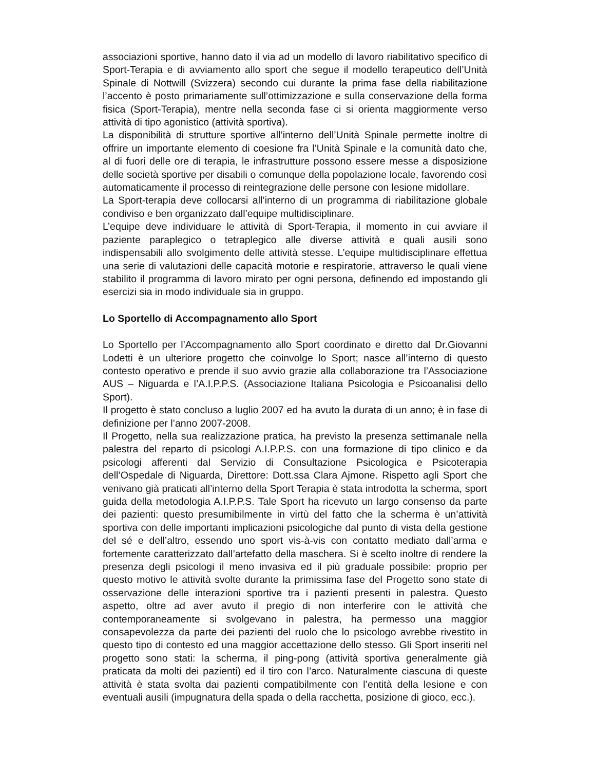associazioni sportive, hanno dato il via ad un modello di lavoro riabilitativo specifico di Sport-Terapia e di avviamento allo sport che segue il modello terapeutico dell’Unità Spinale di Nottwill (Svizzera) secondo cui durante la prima fase della riabilitazione l’accento è posto primariamente sull’ottimizzazione e sulla conservazione della forma fisica (Sport-Terapia), mentre nella seconda fase ci si orienta maggiormente verso attività di tipo agonistico (attività sportiva).
La disponibilità di strutture sportive all’interno dell’Unità Spinale permette inoltre di offrire un importante elemento di coesione fra l’Unità Spinale e la comunità dato che, al di fuori delle ore di terapia, le infrastrutture possono essere messe a disposizione delle società sportive per disabili o comunque della popolazione locale, favorendo così automaticamente il processo di reintegrazione delle persone con lesione midollare.
La Sport-terapia deve collocarsi all’interno di un programma di riabilitazione globale condiviso e ben organizzato dall’equipe multidisciplinare.
L’equipe deve individuare le attività di Sport-Terapia, il momento in cui avviare il paziente paraplegico o tetraplegico alle diverse attività e quali ausili sono indispensabili allo svolgimento delle attività stesse. L’equipe multidisciplinare effettua una serie di valutazioni delle capacità motorie e respiratorie, attraverso le quali viene stabilito il programma di lavoro mirato per ogni persona, definendo ed impostando gli esercizi sia in modo individuale sia in gruppo.
Lo Sportello di Accompagnamento allo Sport
Lo Sportello per l’Accompagnamento allo Sport coordinato e diretto dal Dr.Giovanni Lodetti è un ulteriore progetto che coinvolge lo Sport; nasce all’interno di questo contesto operativo e prende il suo avvio grazie alla collaborazione tra l’Associazione AUS – Niguarda e l’A.I.P.P.S. (Associazione Italiana Psicologia e Psicoanalisi dello Sport).
Il progetto è stato concluso a luglio 2007 ed ha avuto la durata di un anno; è in fase di definizione per l’anno 2007-2008.
Il Progetto, nella sua realizzazione pratica, ha previsto la presenza settimanale nella palestra del reparto di psicologi A.I.P.P.S. con una formazione di tipo clinico e da psicologi afferenti dal Servizio di Consultazione Psicologica e Psicoterapia dell’Ospedale di Niguarda, Direttore: Dott.ssa Clara Ajmone. Rispetto agli Sport che venivano già praticati all’interno della Sport Terapia è stata introdotta la scherma, sport guida della metodologia A.I.P.P.S. Tale Sport ha ricevuto un largo consenso da parte dei pazienti: questo presumibilmente in virtù del fatto che la scherma è un’attività sportiva con delle importanti implicazioni psicologiche dal punto di vista della gestione del sé e dell’altro, essendo uno sport vis-à-vis con contatto mediato dall’arma e fortemente caratterizzato dall’artefatto della maschera. Si è scelto inoltre di rendere la presenza degli psicologi il meno invasiva ed il più graduale possibile: proprio per questo motivo le attività svolte durante la primissima fase del Progetto sono state di osservazione delle interazioni sportive tra i pazienti presenti in palestra. Questo aspetto, oltre ad aver avuto il pregio di non interferire con le attività che contemporaneamente si svolgevano in palestra, ha permesso una maggior consapevolezza da parte dei pazienti del ruolo che lo psicologo avrebbe rivestito in questo tipo di contesto ed una maggior accettazione dello stesso. Gli Sport inseriti nel progetto sono stati: la scherma, il ping-pong (attività sportiva generalmente già praticata da molti dei pazienti) ed il tiro con l’arco. Naturalmente ciascuna di queste attività è stata svolta dai pazienti compatibilmente con l’entità della lesione e con eventuali ausili (impugnatura della spada o della racchetta, posizione di gioco, ecc.).